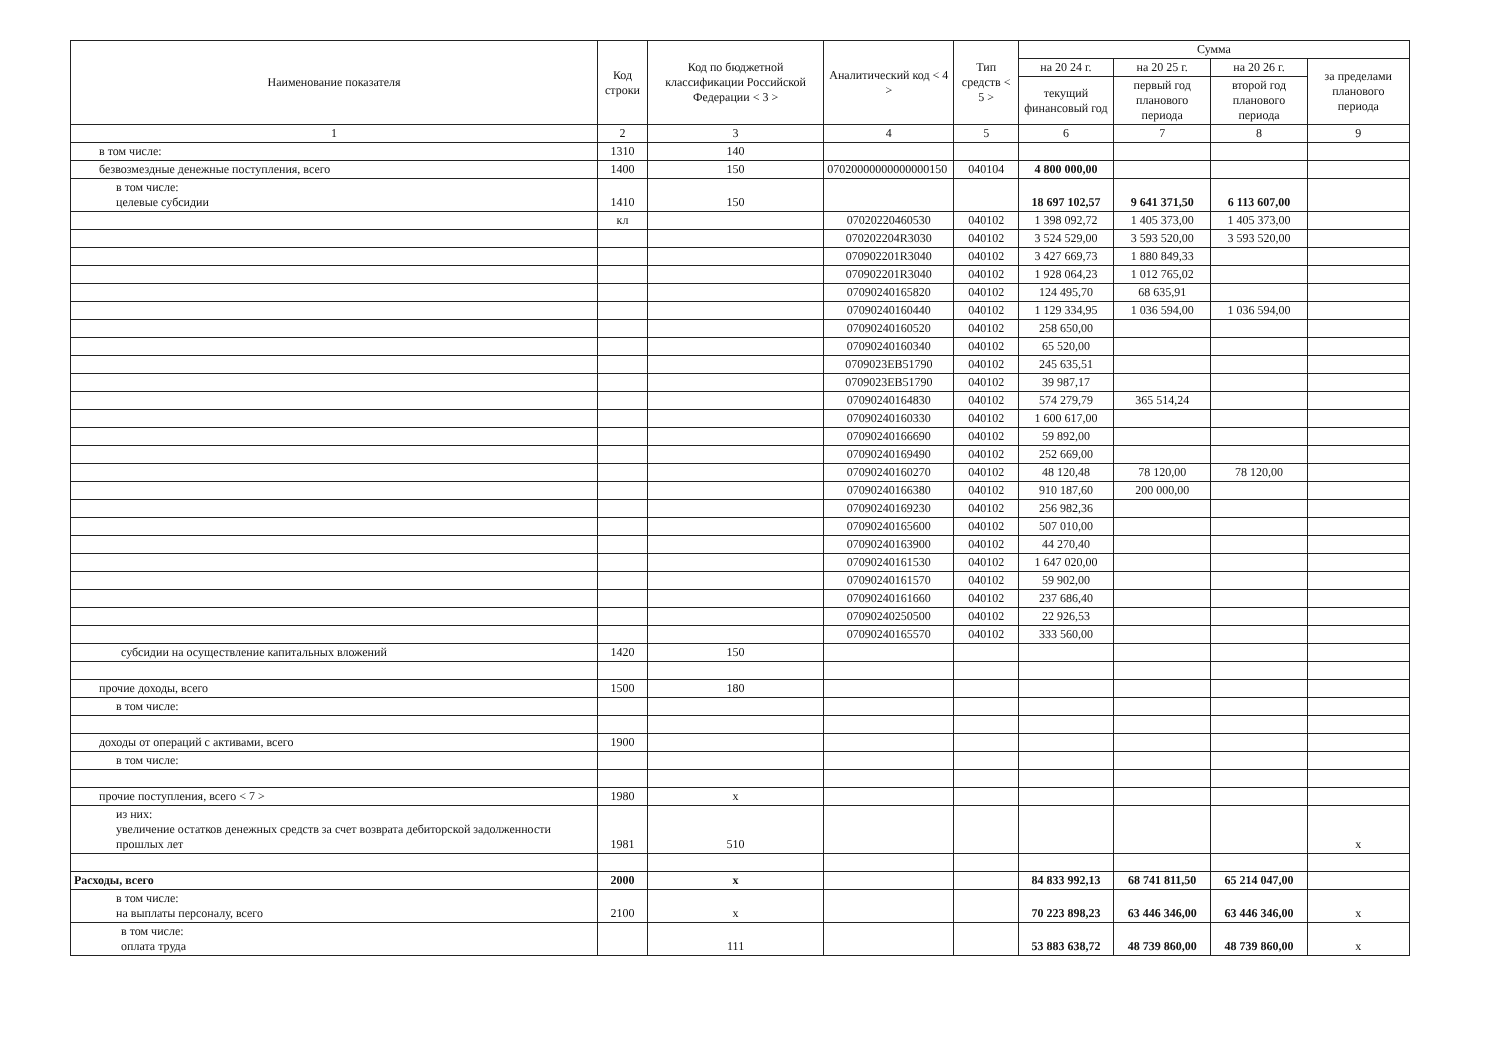| Наименование показателя | Код строки | Код по бюджетной классификации Российской Федерации < 3 > | Аналитический код < 4 > | Тип средств < 5 > | Сумма | | | |
| --- | --- | --- | --- | --- | --- | --- | --- | --- |
| | | | | | на 20 24 г. | на 20 25 г. | на 20 26 г. | за пределами планового периода |
| | | | | | текущий финансовый год | первый год планового периода | второй год планового периода | |
| 1 | 2 | 3 | 4 | 5 | 6 | 7 | 8 | 9 |
| в том числе: | 1310 | 140 | | | | | | |
| безвозмездные денежные поступления, всего | 1400 | 150 | 07020000000000000150 | 040104 | 4 800 000,00 | | | |
| в том числе: целевые субсидии | 1410 | 150 | | | 18 697 102,57 | 9 641 371,50 | 6 113 607,00 | |
| | кл | | 07020220460530 | 040102 | 1 398 092,72 | 1 405 373,00 | 1 405 373,00 | |
| | | | 070202204R3030 | 040102 | 3 524 529,00 | 3 593 520,00 | 3 593 520,00 | |
| | | | 070902201R3040 | 040102 | 3 427 669,73 | 1 880 849,33 | | |
| | | | 070902201R3040 | 040102 | 1 928 064,23 | 1 012 765,02 | | |
| | | | 07090240165820 | 040102 | 124 495,70 | 68 635,91 | | |
| | | | 07090240160440 | 040102 | 1 129 334,95 | 1 036 594,00 | 1 036 594,00 | |
| | | | 07090240160520 | 040102 | 258 650,00 | | | |
| | | | 07090240160340 | 040102 | 65 520,00 | | | |
| | | | 0709023EB51790 | 040102 | 245 635,51 | | | |
| | | | 0709023EB51790 | 040102 | 39 987,17 | | | |
| | | | 07090240164830 | 040102 | 574 279,79 | 365 514,24 | | |
| | | | 07090240160330 | 040102 | 1 600 617,00 | | | |
| | | | 07090240166690 | 040102 | 59 892,00 | | | |
| | | | 07090240169490 | 040102 | 252 669,00 | | | |
| | | | 07090240160270 | 040102 | 48 120,48 | 78 120,00 | 78 120,00 | |
| | | | 07090240166380 | 040102 | 910 187,60 | 200 000,00 | | |
| | | | 07090240169230 | 040102 | 256 982,36 | | | |
| | | | 07090240165600 | 040102 | 507 010,00 | | | |
| | | | 07090240163900 | 040102 | 44 270,40 | | | |
| | | | 07090240161530 | 040102 | 1 647 020,00 | | | |
| | | | 07090240161570 | 040102 | 59 902,00 | | | |
| | | | 07090240161660 | 040102 | 237 686,40 | | | |
| | | | 07090240250500 | 040102 | 22 926,53 | | | |
| | | | 07090240165570 | 040102 | 333 560,00 | | | |
| субсидии на осуществление капитальных вложений | 1420 | 150 | | | | | | |
| прочие доходы, всего | 1500 | 180 | | | | | | |
| в том числе: | | | | | | | | |
| доходы от операций с активами, всего | 1900 | | | | | | | |
| в том числе: | | | | | | | | |
| прочие поступления, всего < 7 > | 1980 | x | | | | | | |
| из них: увеличение остатков денежных средств за счет возврата дебиторской задолженности прошлых лет | 1981 | 510 | | | | | | x |
| Расходы, всего | 2000 | x | | | 84 833 992,13 | 68 741 811,50 | 65 214 047,00 | |
| в том числе: на выплаты персоналу, всего | 2100 | x | | | 70 223 898,23 | 63 446 346,00 | 63 446 346,00 | x |
| в том числе: оплата труда | | 111 | | | 53 883 638,72 | 48 739 860,00 | 48 739 860,00 | x |